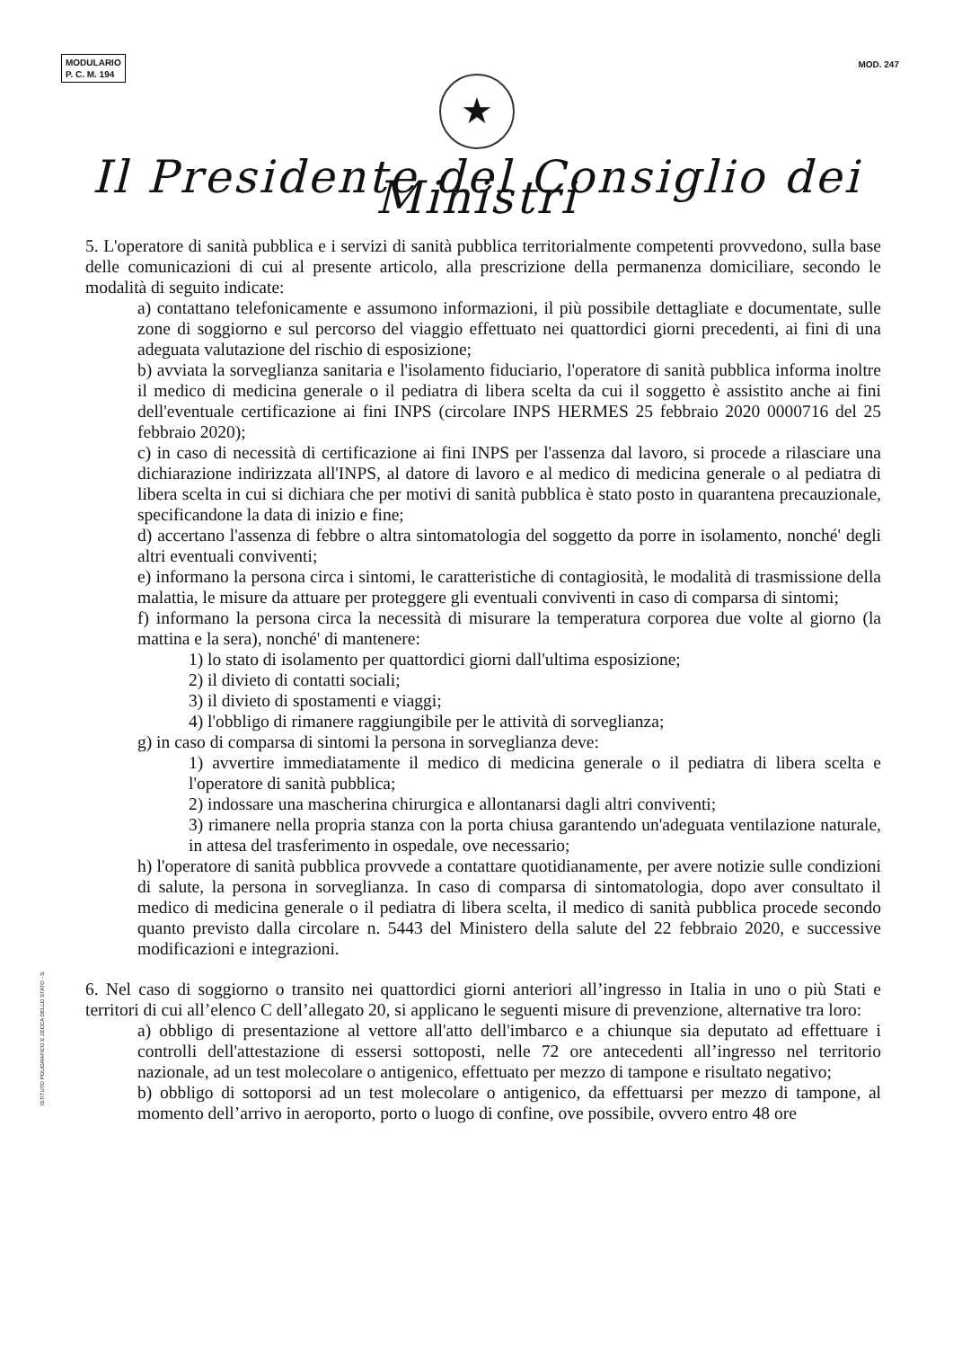MODULARIO
P. C. M. 194
MOD. 247
★
Il Presidente del Consiglio dei Ministri
5. L'operatore di sanità pubblica e i servizi di sanità pubblica territorialmente competenti provvedono, sulla base delle comunicazioni di cui al presente articolo, alla prescrizione della permanenza domiciliare, secondo le modalità di seguito indicate:
a) contattano telefonicamente e assumono informazioni, il più possibile dettagliate e documentate, sulle zone di soggiorno e sul percorso del viaggio effettuato nei quattordici giorni precedenti, ai fini di una adeguata valutazione del rischio di esposizione;
b) avviata la sorveglianza sanitaria e l'isolamento fiduciario, l'operatore di sanità pubblica informa inoltre il medico di medicina generale o il pediatra di libera scelta da cui il soggetto è assistito anche ai fini dell'eventuale certificazione ai fini INPS (circolare INPS HERMES 25 febbraio 2020 0000716 del 25 febbraio 2020);
c) in caso di necessità di certificazione ai fini INPS per l'assenza dal lavoro, si procede a rilasciare una dichiarazione indirizzata all'INPS, al datore di lavoro e al medico di medicina generale o al pediatra di libera scelta in cui si dichiara che per motivi di sanità pubblica è stato posto in quarantena precauzionale, specificandone la data di inizio e fine;
d) accertano l'assenza di febbre o altra sintomatologia del soggetto da porre in isolamento, nonché' degli altri eventuali conviventi;
e) informano la persona circa i sintomi, le caratteristiche di contagiosità, le modalità di trasmissione della malattia, le misure da attuare per proteggere gli eventuali conviventi in caso di comparsa di sintomi;
f) informano la persona circa la necessità di misurare la temperatura corporea due volte al giorno (la mattina e la sera), nonché' di mantenere:
1) lo stato di isolamento per quattordici giorni dall'ultima esposizione;
2) il divieto di contatti sociali;
3) il divieto di spostamenti e viaggi;
4) l'obbligo di rimanere raggiungibile per le attività di sorveglianza;
g) in caso di comparsa di sintomi la persona in sorveglianza deve:
1) avvertire immediatamente il medico di medicina generale o il pediatra di libera scelta e l'operatore di sanità pubblica;
2) indossare una mascherina chirurgica e allontanarsi dagli altri conviventi;
3) rimanere nella propria stanza con la porta chiusa garantendo un'adeguata ventilazione naturale, in attesa del trasferimento in ospedale, ove necessario;
h) l'operatore di sanità pubblica provvede a contattare quotidianamente, per avere notizie sulle condizioni di salute, la persona in sorveglianza. In caso di comparsa di sintomatologia, dopo aver consultato il medico di medicina generale o il pediatra di libera scelta, il medico di sanità pubblica procede secondo quanto previsto dalla circolare n. 5443 del Ministero della salute del 22 febbraio 2020, e successive modificazioni e integrazioni.
6. Nel caso di soggiorno o transito nei quattordici giorni anteriori all’ingresso in Italia in uno o più Stati e territori di cui all’elenco C dell’allegato 20, si applicano le seguenti misure di prevenzione, alternative tra loro:
a) obbligo di presentazione al vettore all'atto dell'imbarco e a chiunque sia deputato ad effettuare i controlli dell'attestazione di essersi sottoposti, nelle 72 ore antecedenti all’ingresso nel territorio nazionale, ad un test molecolare o antigenico, effettuato per mezzo di tampone e risultato negativo;
b) obbligo di sottoporsi ad un test molecolare o antigenico, da effettuarsi per mezzo di tampone, al momento dell’arrivo in aeroporto, porto o luogo di confine, ove possibile, ovvero entro 48 ore
ISTITUTO POLIGRAFICO E ZECCA DELLO STATO - S.